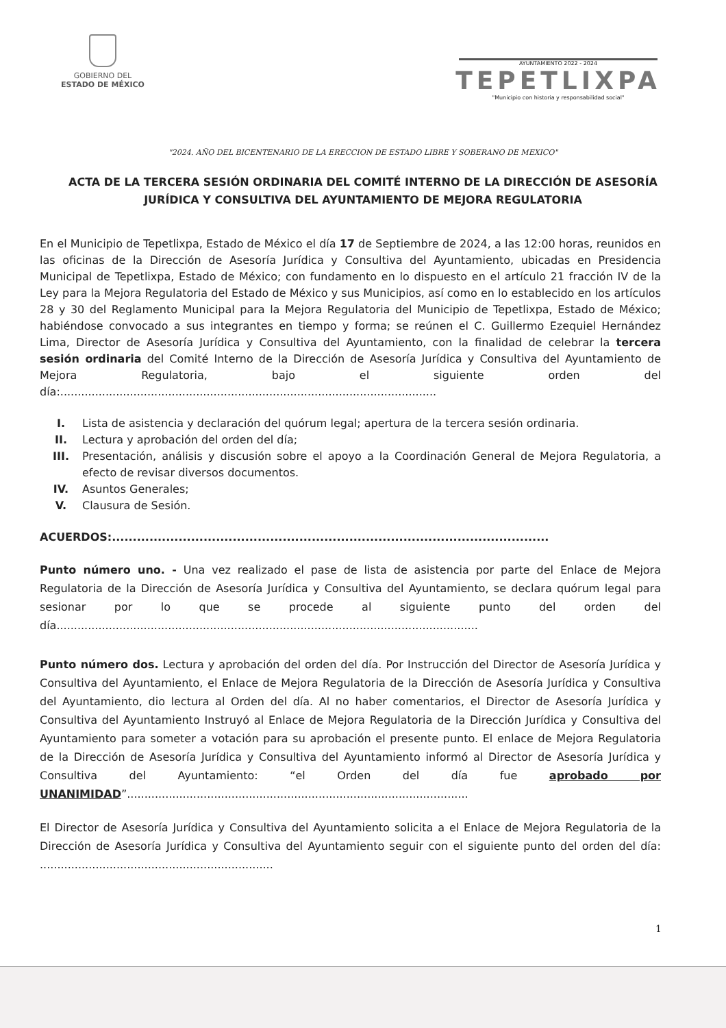GOBIERNO DEL
ESTADO DE MÉXICO
AYUNTAMIENTO 2022 - 2024
TEPETLIXPA
"Municipio con historia y responsabilidad social"
"2024. AÑO DEL BICENTENARIO DE LA ERECCION DE ESTADO LIBRE Y SOBERANO DE MEXICO"
ACTA DE LA TERCERA SESIÓN ORDINARIA DEL COMITÉ INTERNO DE LA DIRECCIÓN DE ASESORÍA JURÍDICA Y CONSULTIVA DEL AYUNTAMIENTO DE MEJORA REGULATORIA
En el Municipio de Tepetlixpa, Estado de México el día 17 de Septiembre de 2024, a las 12:00 horas, reunidos en las oficinas de la Dirección de Asesoría Jurídica y Consultiva del Ayuntamiento, ubicadas en Presidencia Municipal de Tepetlixpa, Estado de México; con fundamento en lo dispuesto en el artículo 21 fracción IV de la Ley para la Mejora Regulatoria del Estado de México y sus Municipios, así como en lo establecido en los artículos 28 y 30 del Reglamento Municipal para la Mejora Regulatoria del Municipio de Tepetlixpa, Estado de México; habiéndose convocado a sus integrantes en tiempo y forma; se reúnen el C. Guillermo Ezequiel Hernández Lima, Director de Asesoría Jurídica y Consultiva del Ayuntamiento, con la finalidad de celebrar la tercera sesión ordinaria del Comité Interno de la Dirección de Asesoría Jurídica y Consultiva del Ayuntamiento de Mejora Regulatoria, bajo el siguiente orden del día:............................................................................................................
I. Lista de asistencia y declaración del quórum legal; apertura de la tercera sesión ordinaria.
II. Lectura y aprobación del orden del día;
III. Presentación, análisis y discusión sobre el apoyo a la Coordinación General de Mejora Regulatoria, a efecto de revisar diversos documentos.
IV. Asuntos Generales;
V. Clausura de Sesión.
ACUERDOS:.........................................................................................................
Punto número uno. - Una vez realizado el pase de lista de asistencia por parte del Enlace de Mejora Regulatoria de la Dirección de Asesoría Jurídica y Consultiva del Ayuntamiento, se declara quórum legal para sesionar por lo que se procede al siguiente punto del orden del día.........................................................................................................................
Punto número dos. Lectura y aprobación del orden del día. Por Instrucción del Director de Asesoría Jurídica y Consultiva del Ayuntamiento, el Enlace de Mejora Regulatoria de la Dirección de Asesoría Jurídica y Consultiva del Ayuntamiento, dio lectura al Orden del día. Al no haber comentarios, el Director de Asesoría Jurídica y Consultiva del Ayuntamiento Instruyó al Enlace de Mejora Regulatoria de la Dirección Jurídica y Consultiva del Ayuntamiento para someter a votación para su aprobación el presente punto. El enlace de Mejora Regulatoria de la Dirección de Asesoría Jurídica y Consultiva del Ayuntamiento informó al Director de Asesoría Jurídica y Consultiva del Ayuntamiento: “el Orden del día fue aprobado por UNANIMIDAD”..................................................................................................
El Director de Asesoría Jurídica y Consultiva del Ayuntamiento solicita a el Enlace de Mejora Regulatoria de la Dirección de Asesoría Jurídica y Consultiva del Ayuntamiento seguir con el siguiente punto del orden del día: ...................................................................
1